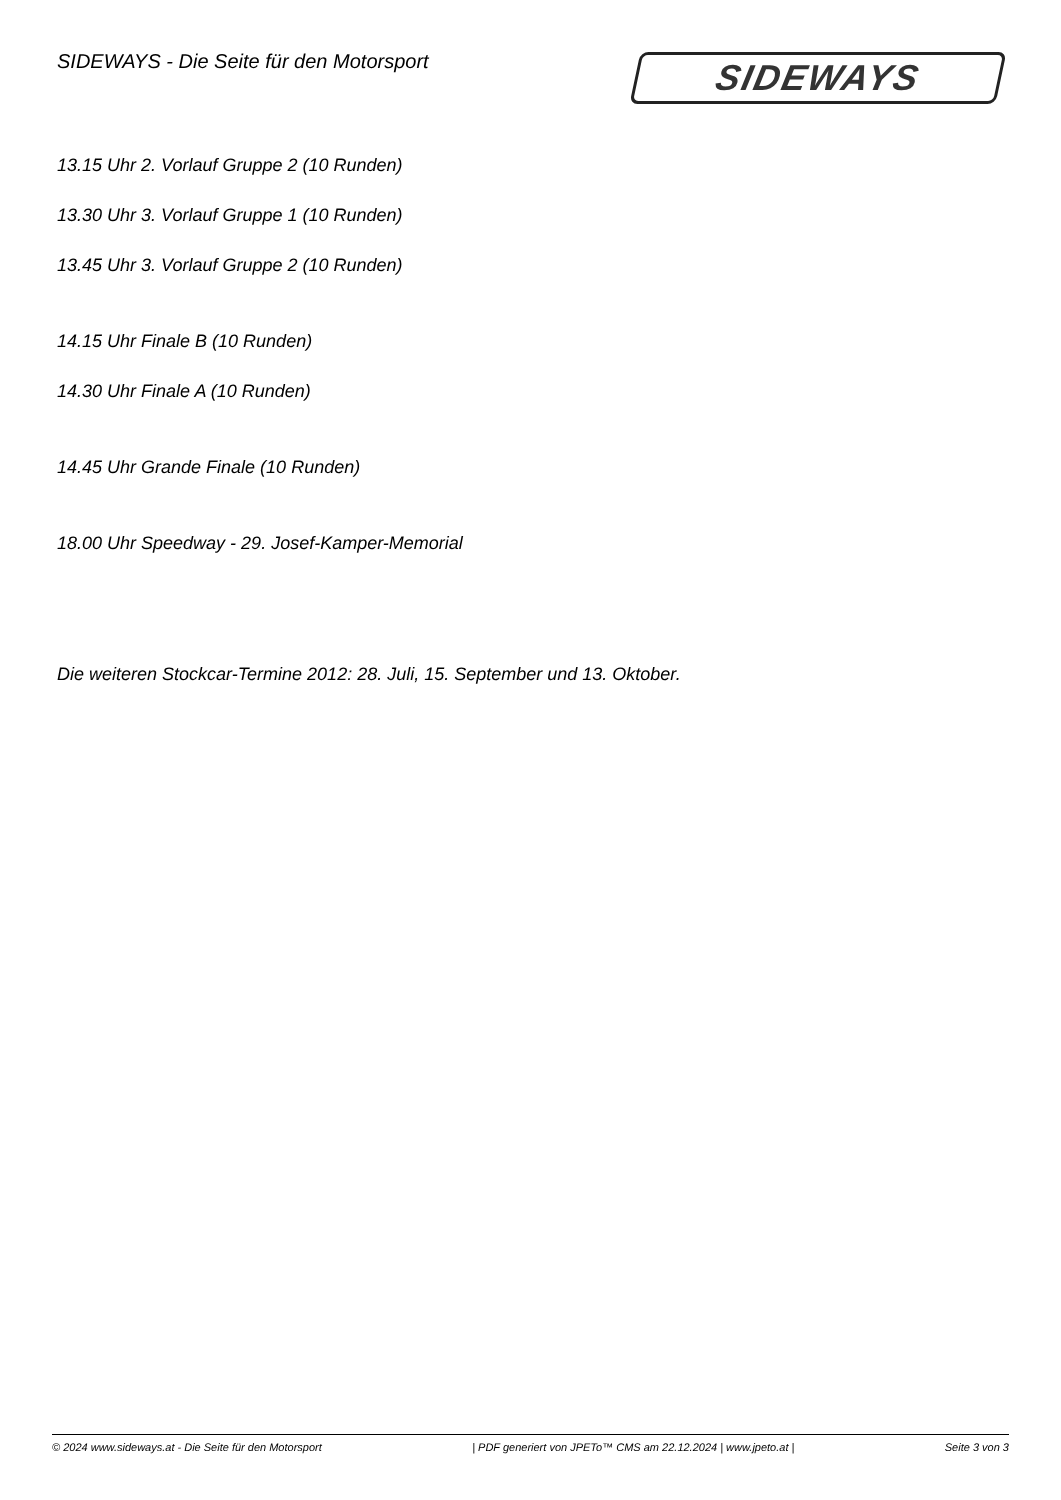SIDEWAYS - Die Seite für den Motorsport
SIDEWAYS
13.15 Uhr 2. Vorlauf Gruppe 2 (10 Runden)
13.30 Uhr 3. Vorlauf Gruppe 1 (10 Runden)
13.45 Uhr 3. Vorlauf Gruppe 2 (10 Runden)
14.15 Uhr Finale B (10 Runden)
14.30 Uhr Finale A (10 Runden)
14.45 Uhr Grande Finale (10 Runden)
18.00 Uhr Speedway - 29. Josef-Kamper-Memorial
Die weiteren Stockcar-Termine 2012: 28. Juli, 15. September und 13. Oktober.
© 2024 www.sideways.at - Die Seite für den Motorsport | PDF generiert von JPETo™ CMS am 22.12.2024 | www.jpeto.at | Seite 3 von 3